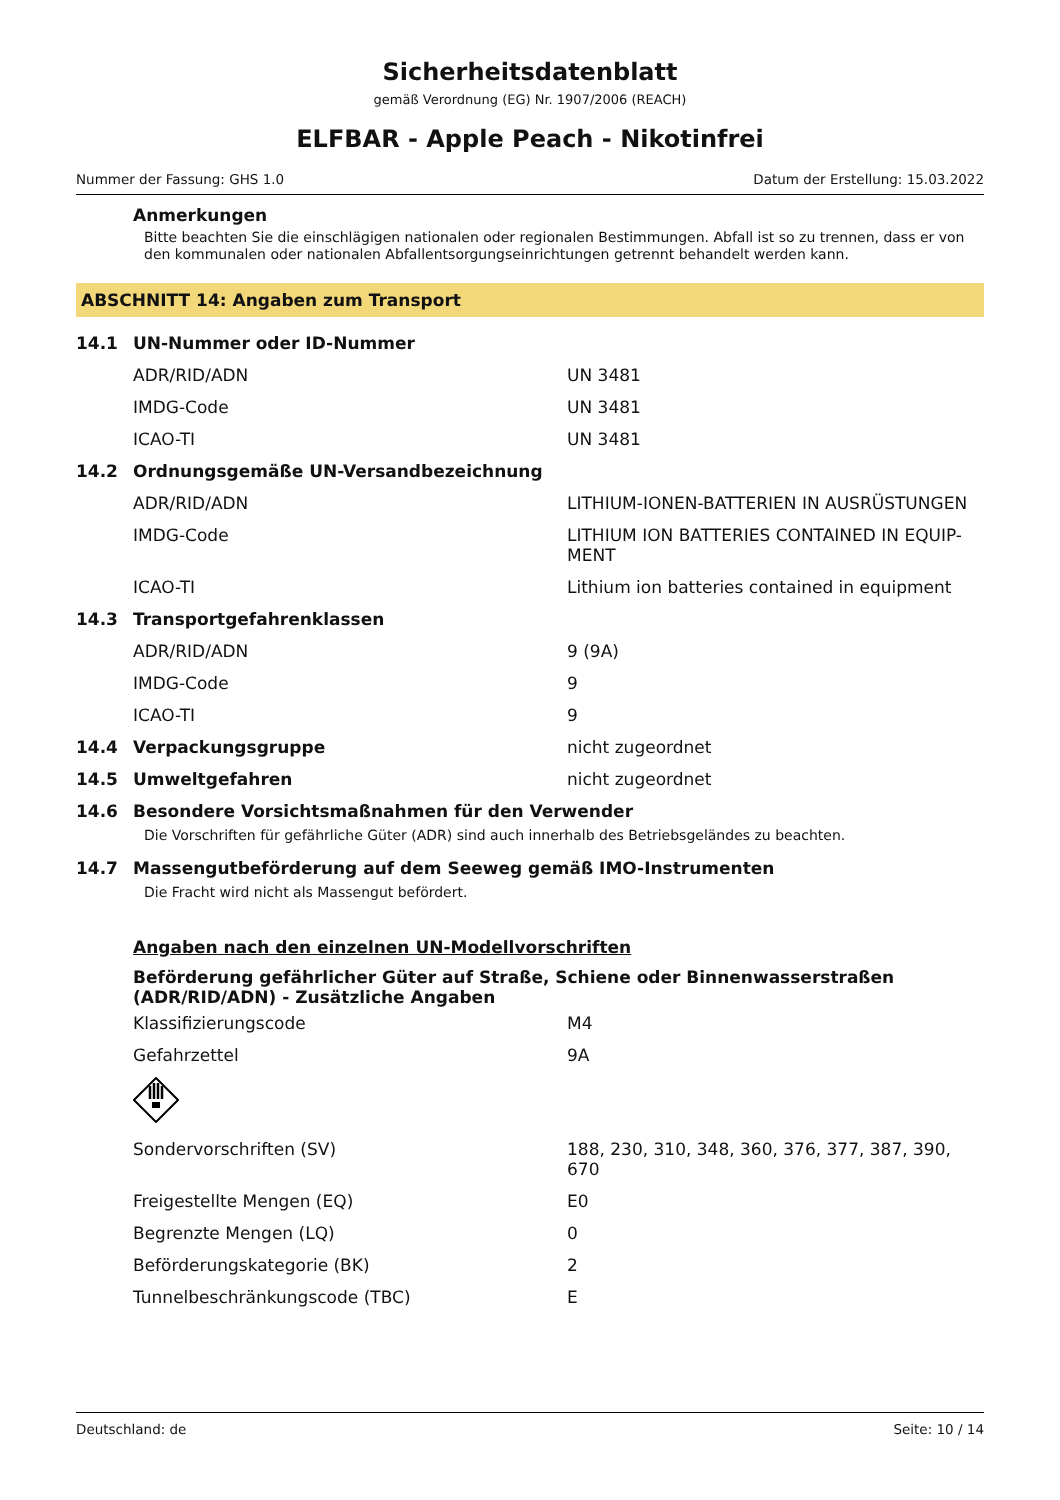Sicherheitsdatenblatt
gemäß Verordnung (EG) Nr. 1907/2006 (REACH)
ELFBAR - Apple Peach - Nikotinfrei
Nummer der Fassung: GHS 1.0 Datum der Erstellung: 15.03.2022
Anmerkungen
Bitte beachten Sie die einschlägigen nationalen oder regionalen Bestimmungen. Abfall ist so zu trennen, dass er von den kommunalen oder nationalen Abfallentsorgungseinrichtungen getrennt behandelt werden kann.
ABSCHNITT 14: Angaben zum Transport
| 14.1 | UN-Nummer oder ID-Nummer | |
| | ADR/RID/ADN | UN 3481 |
| | IMDG-Code | UN 3481 |
| | ICAO-TI | UN 3481 |
| 14.2 | Ordnungsgemäße UN-Versandbezeichnung | |
| | ADR/RID/ADN | LITHIUM-IONEN-BATTERIEN IN AUSRÜSTUNGEN |
| | IMDG-Code | LITHIUM ION BATTERIES CONTAINED IN EQUIP-MENT |
| | ICAO-TI | Lithium ion batteries contained in equipment |
| 14.3 | Transportgefahrenklassen | |
| | ADR/RID/ADN | 9 (9A) |
| | IMDG-Code | 9 |
| | ICAO-TI | 9 |
| 14.4 | Verpackungsgruppe | nicht zugeordnet |
| 14.5 | Umweltgefahren | nicht zugeordnet |
| 14.6 | Besondere Vorsichtsmaßnahmen für den Verwender | |
Die Vorschriften für gefährliche Güter (ADR) sind auch innerhalb des Betriebsgeländes zu beachten.
| 14.7 | Massengutbeförderung auf dem Seeweg gemäß IMO-Instrumenten |
Die Fracht wird nicht als Massengut befördert.
Angaben nach den einzelnen UN-Modellvorschriften
Beförderung gefährlicher Güter auf Straße, Schiene oder Binnenwasserstraßen (ADR/RID/ADN) - Zusätzliche Angaben
| Klassifizierungscode | M4 |
| Gefahrzettel | 9A |
| Sondervorschriften (SV) | 188, 230, 310, 348, 360, 376, 377, 387, 390, 670 |
| Freigestellte Mengen (EQ) | E0 |
| Begrenzte Mengen (LQ) | 0 |
| Beförderungskategorie (BK) | 2 |
| Tunnelbeschränkungscode (TBC) | E |
Deutschland: de Seite: 10 / 14